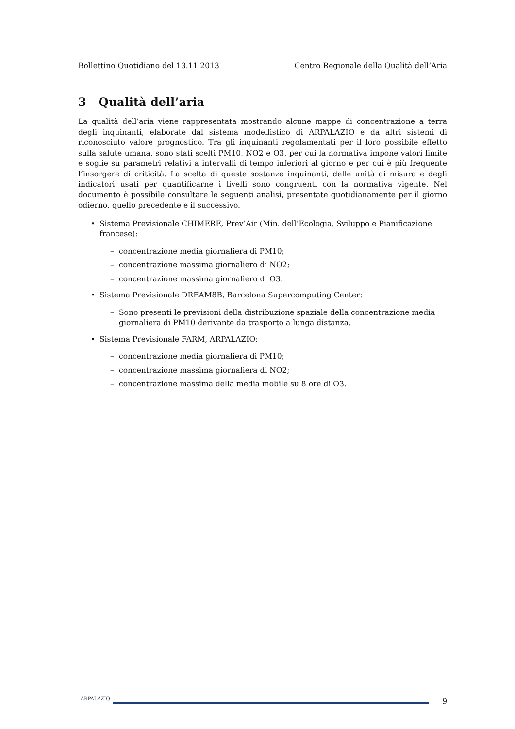Bollettino Quotidiano del 13.11.2013 Centro Regionale della Qualità dell’Aria
3 Qualità dell’aria
La qualità dell’aria viene rappresentata mostrando alcune mappe di concentrazione a terra degli inquinanti, elaborate dal sistema modellistico di ARPALAZIO e da altri sistemi di riconosciuto valore prognostico. Tra gli inquinanti regolamentati per il loro possibile effetto sulla salute umana, sono stati scelti PM10, NO2 e O3, per cui la normativa impone valori limite e soglie su parametri relativi a intervalli di tempo inferiori al giorno e per cui è più frequente l’insorgere di criticità. La scelta di queste sostanze inquinanti, delle unità di misura e degli indicatori usati per quantificarne i livelli sono congruenti con la normativa vigente. Nel documento è possibile consultare le seguenti analisi, presentate quotidianamente per il giorno odierno, quello precedente e il successivo.
• Sistema Previsionale CHIMERE, Prev’Air (Min. dell’Ecologia, Sviluppo e Pianificazione francese):
– concentrazione media giornaliera di PM10;
– concentrazione massima giornaliero di NO2;
– concentrazione massima giornaliero di O3.
• Sistema Previsionale DREAM8B, Barcelona Supercomputing Center:
– Sono presenti le previsioni della distribuzione spaziale della concentrazione media giornaliera di PM10 derivante da trasporto a lunga distanza.
• Sistema Previsionale FARM, ARPALAZIO:
– concentrazione media giornaliera di PM10;
– concentrazione massima giornaliera di NO2;
– concentrazione massima della media mobile su 8 ore di O3.
ARPALAZIO
9